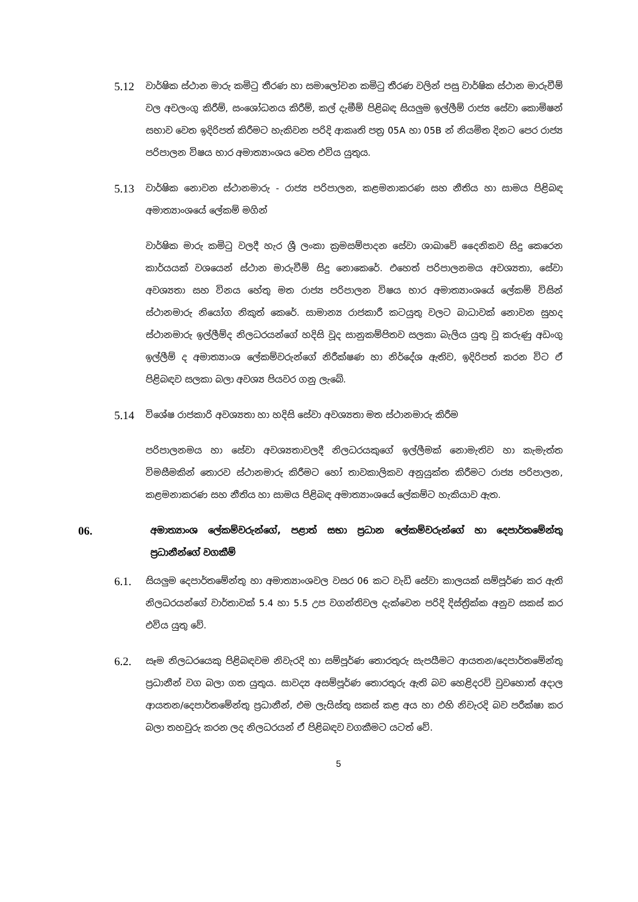5.12
වාර්ෂික ස්ථාන මාරු කමිටු තීරණ හා සමාලෝචන කමිටු තීරණ වලින් පසු වාර්ෂික ස්ථාන මාරුවීම් වල අවලංගු කිරීම්, සංශෝධනය කිරීම්, කල් දැමීම් පිළිබඳ සියලුම ඉල්ලීම් රාජ්‍ය සේවා කොමිෂන් සභාව වෙත ඉදිරිපත් කිරීමට හැකිවන පරිදි ආකෘති පත්‍ර 05A හා 05B න් නියමිත දිනට පෙර රාජ්‍ය පරිපාලන විෂය භාර අමාත්‍යාංශය වෙත එවිය යුතුය.
5.13
වාර්ෂික නොවන ස්ථානමාරු - රාජ්‍ය පරිපාලන, කළමනාකරණ සහ නීතිය හා සාමය පිළිබඳ අමාත්‍යාංශයේ ලේකම් මගින්
වාර්ෂික මාරු කමිටු වලදී හැර ශ්‍රී ලංකා ක්‍රමසම්පාදන සේවා ශාඛාවේ දෛනිකව සිදු කෙරෙන කාර්යයක් වශයෙන් ස්ථාන මාරුවීම් සිදු නොකෙරේ. එහෙත් පරිපාලනමය අවශ්‍යතා, සේවා අවශ්‍යතා සහ විනය හේතු මත රාජ්‍ය පරිපාලන විෂය භාර අමාත්‍යාංශයේ ලේකම් විසින් ස්ථානමාරු නියෝග නිකුත් කෙරේ. සාමාන්‍ය රාජකාරී කටයුතු වලට බාධාවක් නොවන සුහද ස්ථානමාරු ඉල්ලීම්ද නිලධරයන්ගේ හදිසි වූද සානුකම්පිතව සලකා බැලිය යුතු වූ කරුණු අඩංගු ඉල්ලීම් ද අමාත්‍යාංශ ලේකම්වරුන්ගේ නිරීක්ෂණ හා නිර්දේශ ඇතිව, ඉදිරිපත් කරන විට ඒ පිළිබඳව සලකා බලා අවශ්‍ය පියවර ගනු ලැබේ.
5.14
විශේෂ රාජකාරි අවශ්‍යතා හා හදිසි සේවා අවශ්‍යතා මත ස්ථානමාරු කිරීම
පරිපාලනමය හා සේවා අවශ්‍යතාවලදී නිලධරයකුගේ ඉල්ලීමක් නොමැතිව හා කැමැත්ත විමසීමකින් තොරව ස්ථානමාරු කිරීමට හෝ තාවකාලිකව අනුයුක්ත කිරීමට රාජ්‍ය පරිපාලන, කළමනාකරණ සහ නීතිය හා සාමය පිළිබඳ අමාත්‍යාංශයේ ලේකම්ට හැකියාව ඇත.
06.
අමාත්‍යාංශ ලේකම්වරුන්ගේ, පළාත් සභා ප්‍රධාන ලේකම්වරුන්ගේ හා දෙපාර්තමේන්තු ප්‍රධානීන්ගේ වගකීම්
6.1.
සියලුම දෙපාර්තමේන්තු හා අමාත්‍යාංශවල වසර 06 කට වැඩි සේවා කාලයක් සම්පූර්ණ කර ඇති නිලධරයන්ගේ වාර්තාවක් 5.4 හා 5.5 උප වගන්තිවල දැක්වෙන පරිදි දිස්ත්‍රික්ක අනුව සකස් කර එවිය යුතු වේ.
6.2.
සෑම නිලධරයෙකු පිළිබඳවම නිවැරදි හා සම්පූර්ණ තොරතුරු සැපයීමට ආයතන/දෙපාර්තමේන්තු ප්‍රධානීන් වග බලා ගත යුතුය. සාවද්‍ය අසම්පූර්ණ තොරතුරු ඇති බව හෙළිදරව් වුවහොත් අදාල ආයතන/දෙපාර්තමේන්තු ප්‍රධානීන්, එම ලැයිස්තු සකස් කළ අය හා එහි නිවැරදි බව පරීක්ෂා කර බලා තහවුරු කරන ලද නිලධරයන් ඒ පිළිබඳව වගකීමට යටත් වේ.
5